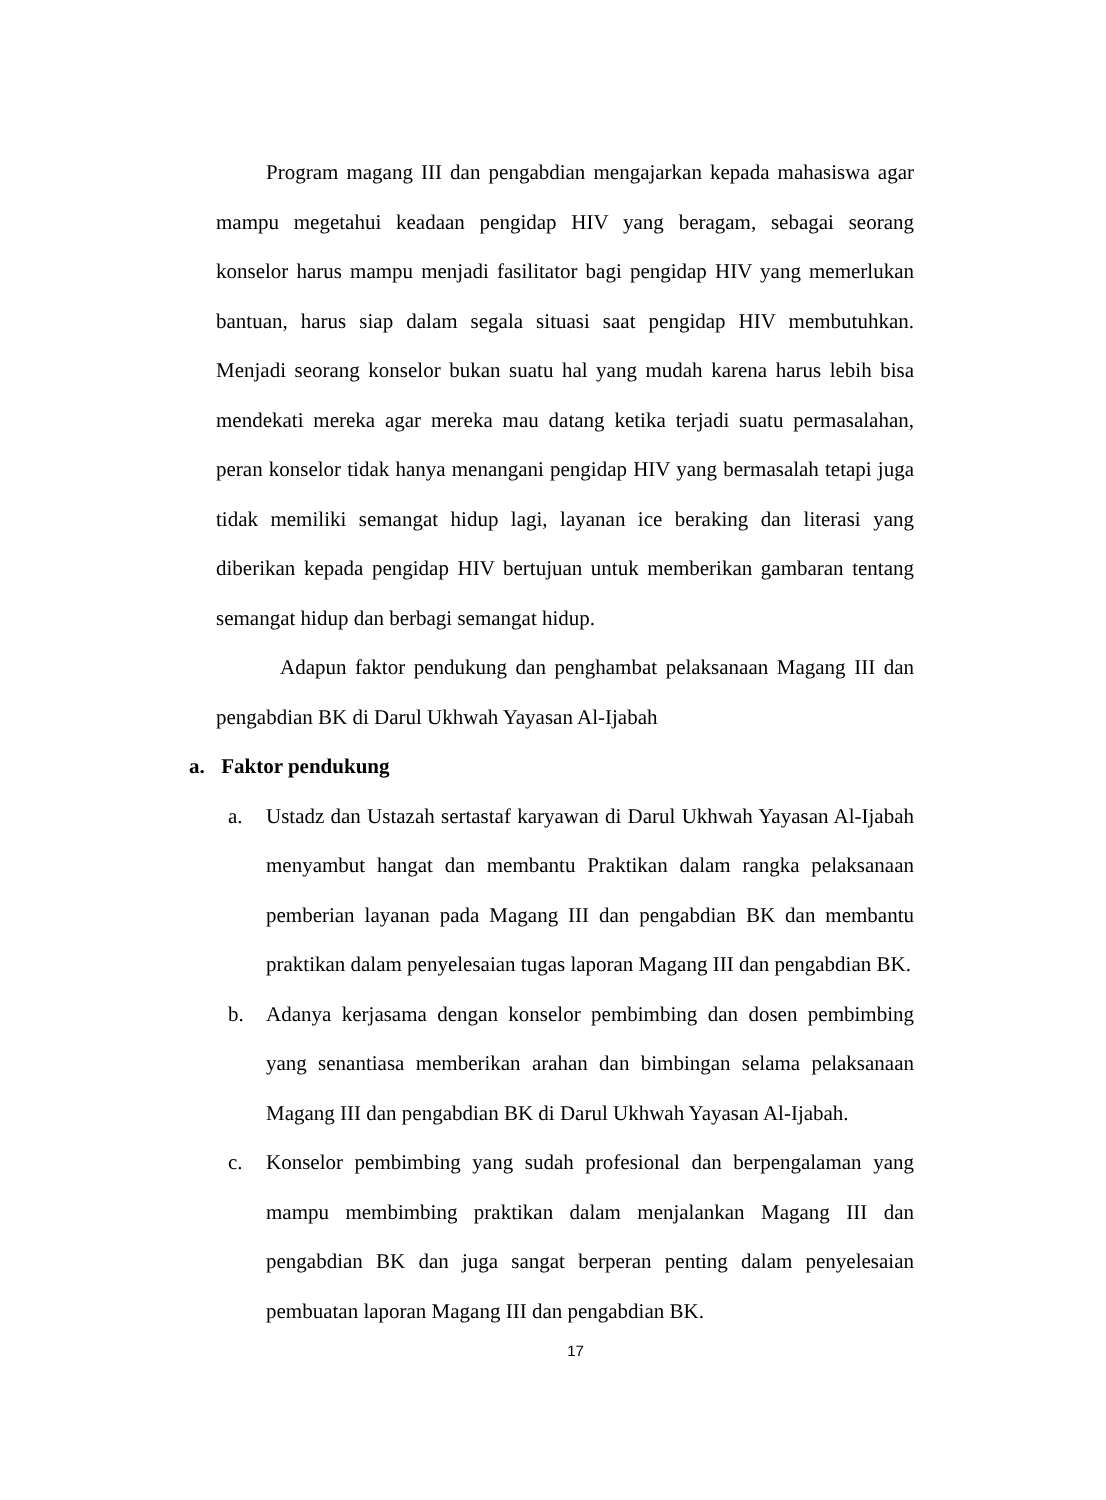Program magang III dan pengabdian mengajarkan kepada mahasiswa agar mampu megetahui keadaan pengidap HIV yang beragam, sebagai seorang konselor harus mampu menjadi fasilitator bagi pengidap HIV yang memerlukan bantuan, harus siap dalam segala situasi saat pengidap HIV membutuhkan. Menjadi seorang konselor bukan suatu hal yang mudah karena harus lebih bisa mendekati mereka agar mereka mau datang ketika terjadi suatu permasalahan, peran konselor tidak hanya menangani pengidap HIV yang bermasalah tetapi juga tidak memiliki semangat hidup lagi, layanan ice beraking dan literasi yang diberikan kepada pengidap HIV bertujuan untuk memberikan gambaran tentang semangat hidup dan berbagi semangat hidup.
Adapun faktor pendukung dan penghambat pelaksanaan Magang III dan pengabdian BK di Darul Ukhwah Yayasan Al-Ijabah
a. Faktor pendukung
a. Ustadz dan Ustazah sertastaf karyawan di Darul Ukhwah Yayasan Al-Ijabah menyambut hangat dan membantu Praktikan dalam rangka pelaksanaan pemberian layanan pada Magang III dan pengabdian BK dan membantu praktikan dalam penyelesaian tugas laporan Magang III dan pengabdian BK.
b. Adanya kerjasama dengan konselor pembimbing dan dosen pembimbing yang senantiasa memberikan arahan dan bimbingan selama pelaksanaan Magang III dan pengabdian BK di Darul Ukhwah Yayasan Al-Ijabah.
c. Konselor pembimbing yang sudah profesional dan berpengalaman yang mampu membimbing praktikan dalam menjalankan Magang III dan pengabdian BK dan juga sangat berperan penting dalam penyelesaian pembuatan laporan Magang III dan pengabdian BK.
17